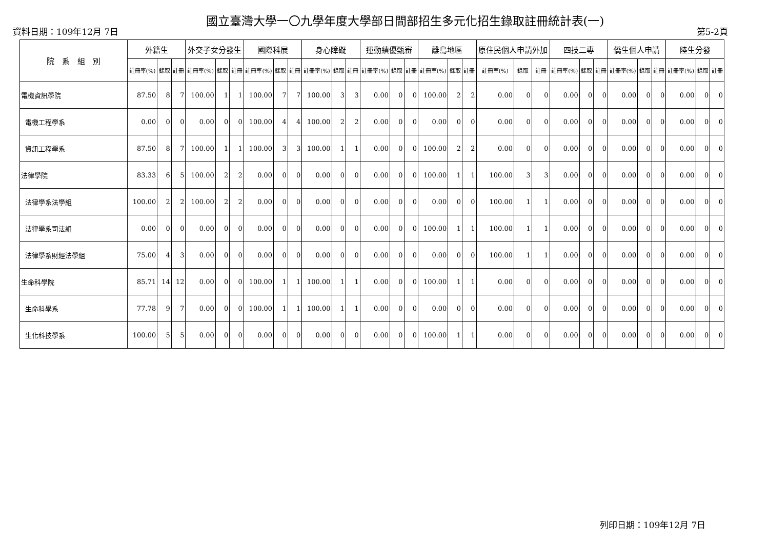國立臺灣大學一〇九學年度大學部日間部招生多元化招生錄取註冊統計表(一)
資料日期：109年12月 7日 第5-2頁
| 院 系 組 別 | 外籍生 | | | 外交子女分發生 | | | 國際科展 | | | 身心障礙 | | | 運動績優甄審 | | | 離島地區 | | | 原住民個人申請外加 | | | 四技二專 | | | 僑生個人申請 | | | 陸生分發 | | |
| --- | --- | --- | --- | --- | --- | --- | --- | --- | --- | --- | --- | --- | --- | --- | --- | --- | --- | --- | --- | --- | --- | --- | --- | --- | --- | --- | --- | --- | --- | --- |
| | 註冊率(%) | 錄取 | 註冊 | 註冊率(%) | 錄取 | 註冊 | 註冊率(%) | 錄取 | 註冊 | 註冊率(%) | 錄取 | 註冊 | 註冊率(%) | 錄取 | 註冊 | 註冊率(%) | 錄取 | 註冊 | 註冊率(%) | 錄取 | 註冊 | 註冊率(%) | 錄取 | 註冊 | 註冊率(%) | 錄取 | 註冊 | 註冊率(%) | 錄取 | 註冊 |
| 電機資訊學院 | 87.50 | 8 | 7 | 100.00 | 1 | 1 | 100.00 | 7 | 7 | 100.00 | 3 | 3 | 0.00 | 0 | 0 | 100.00 | 2 | 2 | 0.00 | 0 | 0 | 0.00 | 0 | 0 | 0.00 | 0 | 0 | 0.00 | 0 | 0 |
| 電機工程學系 | 0.00 | 0 | 0 | 0.00 | 0 | 0 | 100.00 | 4 | 4 | 100.00 | 2 | 2 | 0.00 | 0 | 0 | 0.00 | 0 | 0 | 0.00 | 0 | 0 | 0.00 | 0 | 0 | 0.00 | 0 | 0 | 0.00 | 0 | 0 |
| 資訊工程學系 | 87.50 | 8 | 7 | 100.00 | 1 | 1 | 100.00 | 3 | 3 | 100.00 | 1 | 1 | 0.00 | 0 | 0 | 100.00 | 2 | 2 | 0.00 | 0 | 0 | 0.00 | 0 | 0 | 0.00 | 0 | 0 | 0.00 | 0 | 0 |
| 法律學院 | 83.33 | 6 | 5 | 100.00 | 2 | 2 | 0.00 | 0 | 0 | 0.00 | 0 | 0 | 0.00 | 0 | 0 | 100.00 | 1 | 1 | 100.00 | 3 | 3 | 0.00 | 0 | 0 | 0.00 | 0 | 0 | 0.00 | 0 | 0 |
| 法律學系法學組 | 100.00 | 2 | 2 | 100.00 | 2 | 2 | 0.00 | 0 | 0 | 0.00 | 0 | 0 | 0.00 | 0 | 0 | 0.00 | 0 | 0 | 100.00 | 1 | 1 | 0.00 | 0 | 0 | 0.00 | 0 | 0 | 0.00 | 0 | 0 |
| 法律學系司法組 | 0.00 | 0 | 0 | 0.00 | 0 | 0 | 0.00 | 0 | 0 | 0.00 | 0 | 0 | 0.00 | 0 | 0 | 100.00 | 1 | 1 | 100.00 | 1 | 1 | 0.00 | 0 | 0 | 0.00 | 0 | 0 | 0.00 | 0 | 0 |
| 法律學系財經法學組 | 75.00 | 4 | 3 | 0.00 | 0 | 0 | 0.00 | 0 | 0 | 0.00 | 0 | 0 | 0.00 | 0 | 0 | 0.00 | 0 | 0 | 100.00 | 1 | 1 | 0.00 | 0 | 0 | 0.00 | 0 | 0 | 0.00 | 0 | 0 |
| 生命科學院 | 85.71 | 14 | 12 | 0.00 | 0 | 0 | 100.00 | 1 | 1 | 100.00 | 1 | 1 | 0.00 | 0 | 0 | 100.00 | 1 | 1 | 0.00 | 0 | 0 | 0.00 | 0 | 0 | 0.00 | 0 | 0 | 0.00 | 0 | 0 |
| 生命科學系 | 77.78 | 9 | 7 | 0.00 | 0 | 0 | 100.00 | 1 | 1 | 100.00 | 1 | 1 | 0.00 | 0 | 0 | 0.00 | 0 | 0 | 0.00 | 0 | 0 | 0.00 | 0 | 0 | 0.00 | 0 | 0 | 0.00 | 0 | 0 |
| 生化科技學系 | 100.00 | 5 | 5 | 0.00 | 0 | 0 | 0.00 | 0 | 0 | 0.00 | 0 | 0 | 0.00 | 0 | 0 | 100.00 | 1 | 1 | 0.00 | 0 | 0 | 0.00 | 0 | 0 | 0.00 | 0 | 0 | 0.00 | 0 | 0 |
列印日期：109年12月 7日